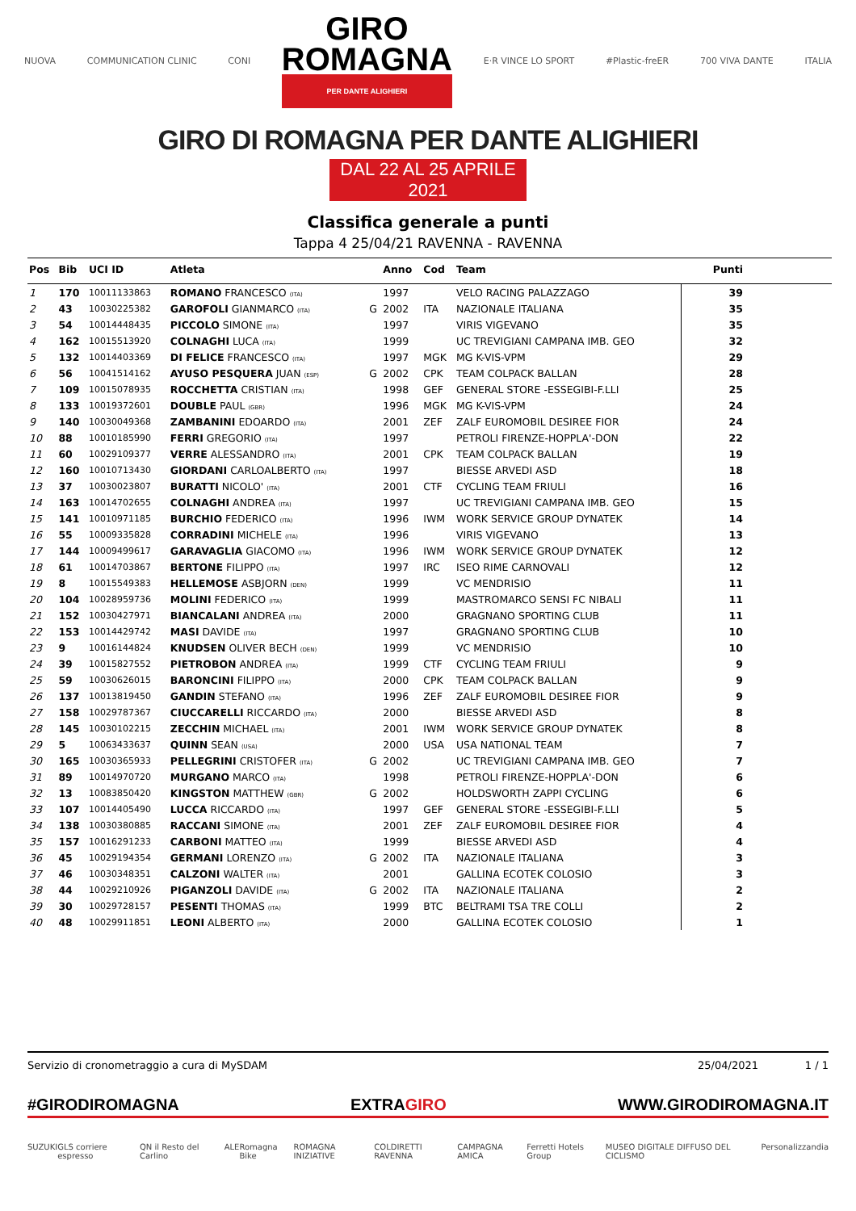NUOVA COMMUNICATION CLINIC CONI
GIRO
ROMAGNA
PER DANTE ALIGHIERI
E·R VINCE LO SPORT #Plastic-freER 700 VIVA DANTE ITALIA
GIRO DI ROMAGNA PER DANTE ALIGHIERI
DAL 22 AL 25 APRILE 2021
Classifica generale a punti
Tappa 4 25/04/21 RAVENNA - RAVENNA
| Pos | Bib | UCI ID | Atleta | | Anno | Cod | Team | Punti |
| --- | --- | --- | --- | --- | --- | --- | --- | --- |
| 1 | 170 | 10011133863 | ROMANO FRANCESCO (ITA) | | 1997 | | VELO RACING PALAZZAGO | 39 |
| 2 | 43 | 10030225382 | GAROFOLI GIANMARCO (ITA) | G | 2002 | ITA | NAZIONALE ITALIANA | 35 |
| 3 | 54 | 10014448435 | PICCOLO SIMONE (ITA) | | 1997 | | VIRIS VIGEVANO | 35 |
| 4 | 162 | 10015513920 | COLNAGHI LUCA (ITA) | | 1999 | | UC TREVIGIANI CAMPANA IMB. GEO | 32 |
| 5 | 132 | 10014403369 | DI FELICE FRANCESCO (ITA) | | 1997 | MGK | MG K-VIS-VPM | 29 |
| 6 | 56 | 10041514162 | AYUSO PESQUERA JUAN (ESP) | G | 2002 | CPK | TEAM COLPACK BALLAN | 28 |
| 7 | 109 | 10015078935 | ROCCHETTA CRISTIAN (ITA) | | 1998 | GEF | GENERAL STORE -ESSEGIBI-F.LLI | 25 |
| 8 | 133 | 10019372601 | DOUBLE PAUL (GBR) | | 1996 | MGK | MG K-VIS-VPM | 24 |
| 9 | 140 | 10030049368 | ZAMBANINI EDOARDO (ITA) | | 2001 | ZEF | ZALF EUROMOBIL DESIREE FIOR | 24 |
| 10 | 88 | 10010185990 | FERRI GREGORIO (ITA) | | 1997 | | PETROLI FIRENZE-HOPPLA'-DON | 22 |
| 11 | 60 | 10029109377 | VERRE ALESSANDRO (ITA) | | 2001 | CPK | TEAM COLPACK BALLAN | 19 |
| 12 | 160 | 10010713430 | GIORDANI CARLOALBERTO (ITA) | | 1997 | | BIESSE ARVEDI ASD | 18 |
| 13 | 37 | 10030023807 | BURATTI NICOLO' (ITA) | | 2001 | CTF | CYCLING TEAM FRIULI | 16 |
| 14 | 163 | 10014702655 | COLNAGHI ANDREA (ITA) | | 1997 | | UC TREVIGIANI CAMPANA IMB. GEO | 15 |
| 15 | 141 | 10010971185 | BURCHIO FEDERICO (ITA) | | 1996 | IWM | WORK SERVICE GROUP DYNATEK | 14 |
| 16 | 55 | 10009335828 | CORRADINI MICHELE (ITA) | | 1996 | | VIRIS VIGEVANO | 13 |
| 17 | 144 | 10009499617 | GARAVAGLIA GIACOMO (ITA) | | 1996 | IWM | WORK SERVICE GROUP DYNATEK | 12 |
| 18 | 61 | 10014703867 | BERTONE FILIPPO (ITA) | | 1997 | IRC | ISEO RIME CARNOVALI | 12 |
| 19 | 8 | 10015549383 | HELLEMOSE ASBJORN (DEN) | | 1999 | | VC MENDRISIO | 11 |
| 20 | 104 | 10028959736 | MOLINI FEDERICO (ITA) | | 1999 | | MASTROMARCO SENSI FC NIBALI | 11 |
| 21 | 152 | 10030427971 | BIANCALANI ANDREA (ITA) | | 2000 | | GRAGNANO SPORTING CLUB | 11 |
| 22 | 153 | 10014429742 | MASI DAVIDE (ITA) | | 1997 | | GRAGNANO SPORTING CLUB | 10 |
| 23 | 9 | 10016144824 | KNUDSEN OLIVER BECH (DEN) | | 1999 | | VC MENDRISIO | 10 |
| 24 | 39 | 10015827552 | PIETROBON ANDREA (ITA) | | 1999 | CTF | CYCLING TEAM FRIULI | 9 |
| 25 | 59 | 10030626015 | BARONCINI FILIPPO (ITA) | | 2000 | CPK | TEAM COLPACK BALLAN | 9 |
| 26 | 137 | 10013819450 | GANDIN STEFANO (ITA) | | 1996 | ZEF | ZALF EUROMOBIL DESIREE FIOR | 9 |
| 27 | 158 | 10029787367 | CIUCCARELLI RICCARDO (ITA) | | 2000 | | BIESSE ARVEDI ASD | 8 |
| 28 | 145 | 10030102215 | ZECCHIN MICHAEL (ITA) | | 2001 | IWM | WORK SERVICE GROUP DYNATEK | 8 |
| 29 | 5 | 10063433637 | QUINN SEAN (USA) | | 2000 | USA | USA NATIONAL TEAM | 7 |
| 30 | 165 | 10030365933 | PELLEGRINI CRISTOFER (ITA) | G | 2002 | | UC TREVIGIANI CAMPANA IMB. GEO | 7 |
| 31 | 89 | 10014970720 | MURGANO MARCO (ITA) | | 1998 | | PETROLI FIRENZE-HOPPLA'-DON | 6 |
| 32 | 13 | 10083850420 | KINGSTON MATTHEW (GBR) | G | 2002 | | HOLDSWORTH ZAPPI CYCLING | 6 |
| 33 | 107 | 10014405490 | LUCCA RICCARDO (ITA) | | 1997 | GEF | GENERAL STORE -ESSEGIBI-F.LLI | 5 |
| 34 | 138 | 10030380885 | RACCANI SIMONE (ITA) | | 2001 | ZEF | ZALF EUROMOBIL DESIREE FIOR | 4 |
| 35 | 157 | 10016291233 | CARBONI MATTEO (ITA) | | 1999 | | BIESSE ARVEDI ASD | 4 |
| 36 | 45 | 10029194354 | GERMANI LORENZO (ITA) | G | 2002 | ITA | NAZIONALE ITALIANA | 3 |
| 37 | 46 | 10030348351 | CALZONI WALTER (ITA) | | 2001 | | GALLINA ECOTEK COLOSIO | 3 |
| 38 | 44 | 10029210926 | PIGANZOLI DAVIDE (ITA) | G | 2002 | ITA | NAZIONALE ITALIANA | 2 |
| 39 | 30 | 10029728157 | PESENTI THOMAS (ITA) | | 1999 | BTC | BELTRAMI TSA TRE COLLI | 2 |
| 40 | 48 | 10029911851 | LEONI ALBERTO (ITA) | | 2000 | | GALLINA ECOTEK COLOSIO | 1 |
Servizio di cronometraggio a cura di MySDAM 25/04/2021 1 / 1
#GIRODIROMAGNA EXTRAGIRO WWW.GIRODIROMAGNA.IT
SUZUKI GLS corriere espresso QN il Resto del Carlino ALE Romagna Bike ROMAGNA INIZIATIVE COLDIRETTI RAVENNA CAMPAGNA AMICA Ferretti Hotels Group MUSEO DIGITALE DIFFUSO DEL CICLISMO Personalizzandia